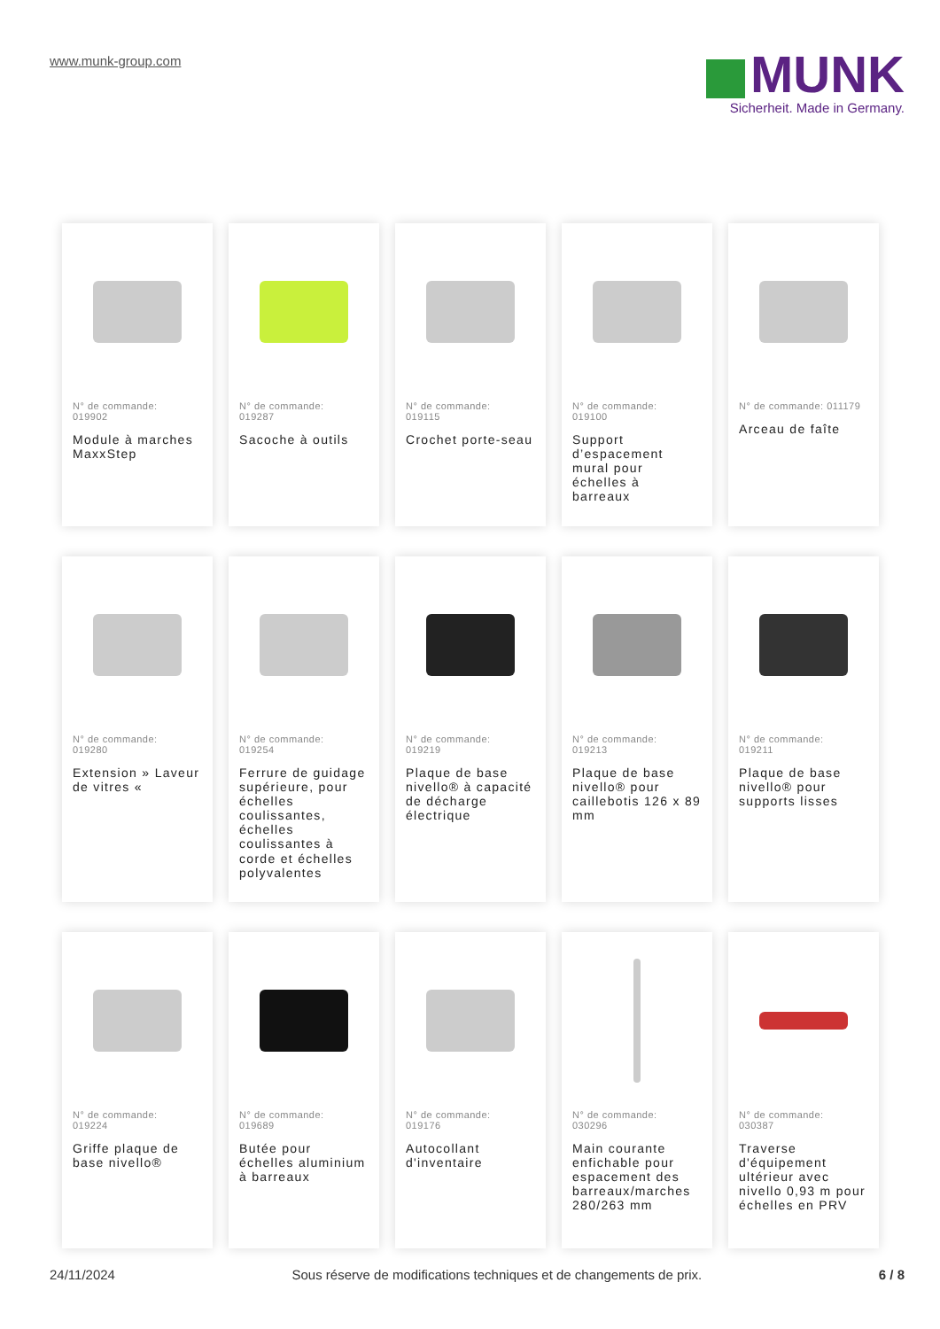www.munk-group.com
MUNK
Sicherheit. Made in Germany.
N° de commande:
019902
Module à marches MaxxStep
N° de commande:
019287
Sacoche à outils
N° de commande:
019115
Crochet porte-seau
N° de commande:
019100
Support d’espacement mural pour échelles à barreaux
N° de commande: 011179
Arceau de faîte
N° de commande:
019280
Extension » Laveur de vitres «
N° de commande:
019254
Ferrure de guidage supérieure, pour échelles coulissantes, échelles coulissantes à corde et échelles polyvalentes
N° de commande:
019219
Plaque de base nivello® à capacité de décharge électrique
N° de commande:
019213
Plaque de base nivello® pour caillebotis 126 x 89 mm
N° de commande:
019211
Plaque de base nivello® pour supports lisses
N° de commande:
019224
Griffe plaque de base nivello®
N° de commande:
019689
Butée pour échelles aluminium à barreaux
N° de commande:
019176
Autocollant d'inventaire
N° de commande:
030296
Main courante enfichable pour espacement des barreaux/marches 280/263 mm
N° de commande:
030387
Traverse d'équipement ultérieur avec nivello 0,93 m pour échelles en PRV
24/11/2024 Sous réserve de modifications techniques et de changements de prix. 6 / 8